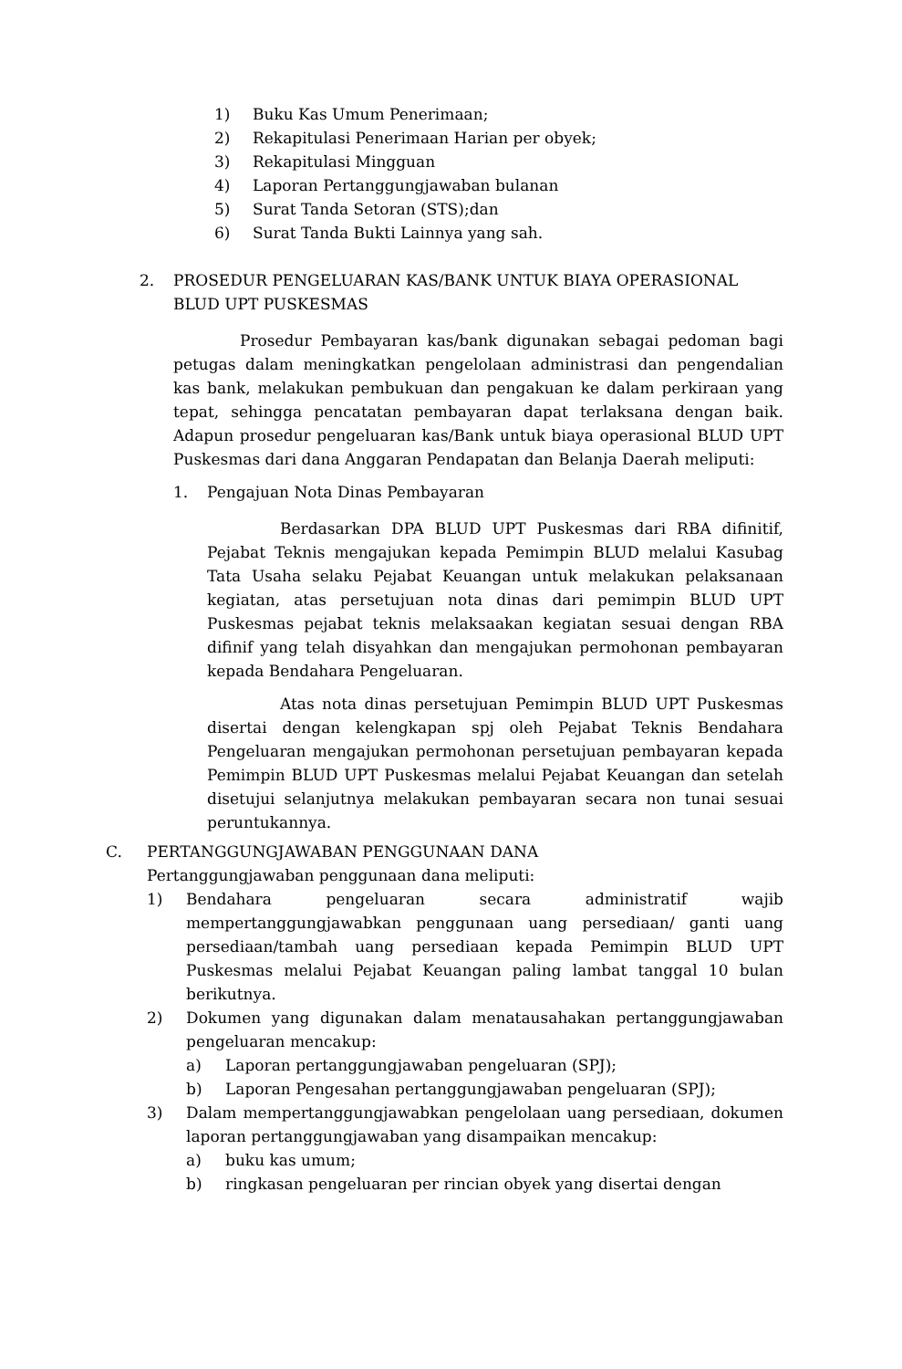1) Buku Kas Umum Penerimaan;
2) Rekapitulasi Penerimaan Harian per obyek;
3) Rekapitulasi Mingguan
4) Laporan Pertanggungjawaban bulanan
5) Surat Tanda Setoran (STS);dan
6) Surat Tanda Bukti Lainnya yang sah.
2. PROSEDUR PENGELUARAN KAS/BANK UNTUK BIAYA OPERASIONAL BLUD UPT PUSKESMAS
Prosedur Pembayaran kas/bank digunakan sebagai pedoman bagi petugas dalam meningkatkan pengelolaan administrasi dan pengendalian kas bank, melakukan pembukuan dan pengakuan ke dalam perkiraan yang tepat, sehingga pencatatan pembayaran dapat terlaksana dengan baik. Adapun prosedur pengeluaran kas/Bank untuk biaya operasional BLUD UPT Puskesmas dari dana Anggaran Pendapatan dan Belanja Daerah meliputi:
1. Pengajuan Nota Dinas Pembayaran
Berdasarkan DPA BLUD UPT Puskesmas dari RBA difinitif, Pejabat Teknis mengajukan kepada Pemimpin BLUD melalui Kasubag Tata Usaha selaku Pejabat Keuangan untuk melakukan pelaksanaan kegiatan, atas persetujuan nota dinas dari pemimpin BLUD UPT Puskesmas pejabat teknis melaksaakan kegiatan sesuai dengan RBA difinif yang telah disyahkan dan mengajukan permohonan pembayaran kepada Bendahara Pengeluaran.
Atas nota dinas persetujuan Pemimpin BLUD UPT Puskesmas disertai dengan kelengkapan spj oleh Pejabat Teknis Bendahara Pengeluaran mengajukan permohonan persetujuan pembayaran kepada Pemimpin BLUD UPT Puskesmas melalui Pejabat Keuangan dan setelah disetujui selanjutnya melakukan pembayaran secara non tunai sesuai peruntukannya.
C. PERTANGGUNGJAWABAN PENGGUNAAN DANA
Pertanggungjawaban penggunaan dana meliputi:
1) Bendahara pengeluaran secara administratif wajib mempertanggungjawabkan penggunaan uang persediaan/ ganti uang persediaan/tambah uang persediaan kepada Pemimpin BLUD UPT Puskesmas melalui Pejabat Keuangan paling lambat tanggal 10 bulan berikutnya.
2) Dokumen yang digunakan dalam menatausahakan pertanggungjawaban pengeluaran mencakup:
a) Laporan pertanggungjawaban pengeluaran (SPJ);
b) Laporan Pengesahan pertanggungjawaban pengeluaran (SPJ);
3) Dalam mempertanggungjawabkan pengelolaan uang persediaan, dokumen laporan pertanggungjawaban yang disampaikan mencakup:
a) buku kas umum;
b) ringkasan pengeluaran per rincian obyek yang disertai dengan